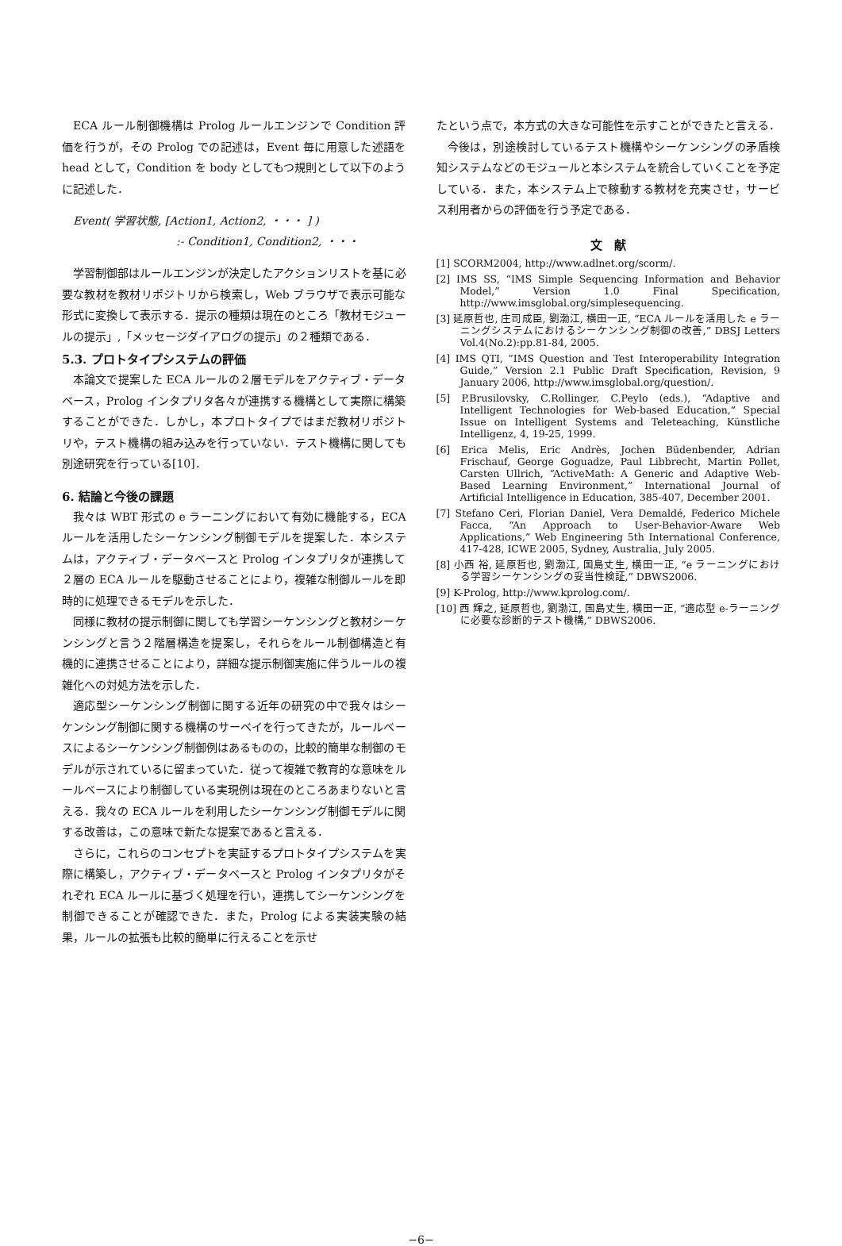ECA ルール制御機構は Prolog ルールエンジンで Condition 評価を行うが，その Prolog での記述は，Event 毎に用意した述語を head として，Condition を body としてもつ規則として以下のように記述した．
Event( 学習状態, [Action1, Action2, ・・・ ] )
:- Condition1, Condition2, ・・・
学習制御部はルールエンジンが決定したアクションリストを基に必要な教材を教材リポジトリから検索し，Web ブラウザで表示可能な形式に変換して表示する．提示の種類は現在のところ「教材モジュールの提示」,「メッセージダイアログの提示」の２種類である．
5.3. プロトタイプシステムの評価
本論文で提案した ECA ルールの２層モデルをアクティブ・データベース，Prolog インタプリタ各々が連携する機構として実際に構築することができた．しかし，本プロトタイプではまだ教材リポジトリや，テスト機構の組み込みを行っていない．テスト機構に関しても別途研究を行っている[10]．
6. 結論と今後の課題
我々は WBT 形式の e ラーニングにおいて有効に機能する，ECA ルールを活用したシーケンシング制御モデルを提案した．本システムは，アクティブ・データベースと Prolog インタプリタが連携して２層の ECA ルールを駆動させることにより，複雑な制御ルールを即時的に処理できるモデルを示した．
同様に教材の提示制御に関しても学習シーケンシングと教材シーケンシングと言う２階層構造を提案し，それらをルール制御構造と有機的に連携させることにより，詳細な提示制御実施に伴うルールの複雑化への対処方法を示した．
適応型シーケンシング制御に関する近年の研究の中で我々はシーケンシング制御に関する機構のサーベイを行ってきたが，ルールベースによるシーケンシング制御例はあるものの，比較的簡単な制御のモデルが示されているに留まっていた．従って複雑で教育的な意味をルールベースにより制御している実現例は現在のところあまりないと言える．我々の ECA ルールを利用したシーケンシング制御モデルに関する改善は，この意味で新たな提案であると言える．
さらに，これらのコンセプトを実証するプロトタイプシステムを実際に構築し，アクティブ・データベースと Prolog インタプリタがそれぞれ ECA ルールに基づく処理を行い，連携してシーケンシングを制御できることが確認できた．また，Prolog による実装実験の結果，ルールの拡張も比較的簡単に行えることを示せ
たという点で，本方式の大きな可能性を示すことができたと言える．
今後は，別途検討しているテスト機構やシーケンシングの矛盾検知システムなどのモジュールと本システムを統合していくことを予定している．また，本システム上で稼動する教材を充実させ，サービス利用者からの評価を行う予定である．
文　献
[1] SCORM2004, http://www.adlnet.org/scorm/.
[2] IMS SS, “IMS Simple Sequencing Information and Behavior Model,” Version 1.0 Final Specification, http://www.imsglobal.org/simplesequencing.
[3] 延原哲也, 庄司成臣, 劉渤江, 横田一正, “ECA ルールを活用した e ラーニングシステムにおけるシーケンシング制御の改善,” DBSJ Letters Vol.4(No.2):pp.81-84, 2005.
[4] IMS QTI, “IMS Question and Test Interoperability Integration Guide,” Version 2.1 Public Draft Specification, Revision, 9 January 2006, http://www.imsglobal.org/question/.
[5] P.Brusilovsky, C.Rollinger, C.Peylo (eds.), “Adaptive and Intelligent Technologies for Web-based Education,” Special Issue on Intelligent Systems and Teleteaching, Künstliche Intelligenz, 4, 19-25, 1999.
[6] Erica Melis, Eric Andrès, Jochen Büdenbender, Adrian Frischauf, George Goguadze, Paul Libbrecht, Martin Pollet, Carsten Ullrich, “ActiveMath: A Generic and Adaptive Web-Based Learning Environment,” International Journal of Artificial Intelligence in Education, 385-407, December 2001.
[7] Stefano Ceri, Florian Daniel, Vera Demaldé, Federico Michele Facca, “An Approach to User-Behavior-Aware Web Applications,” Web Engineering 5th International Conference, 417-428, ICWE 2005, Sydney, Australia, July 2005.
[8] 小西 裕, 延原哲也, 劉渤江, 国島丈生, 横田一正, “e ラーニングにおける学習シーケンシングの妥当性検証,” DBWS2006.
[9] K-Prolog, http://www.kprolog.com/.
[10] 西 輝之, 延原哲也, 劉渤江, 国島丈生, 横田一正, “適応型 e-ラーニングに必要な診断的テスト機構,” DBWS2006.
−6−